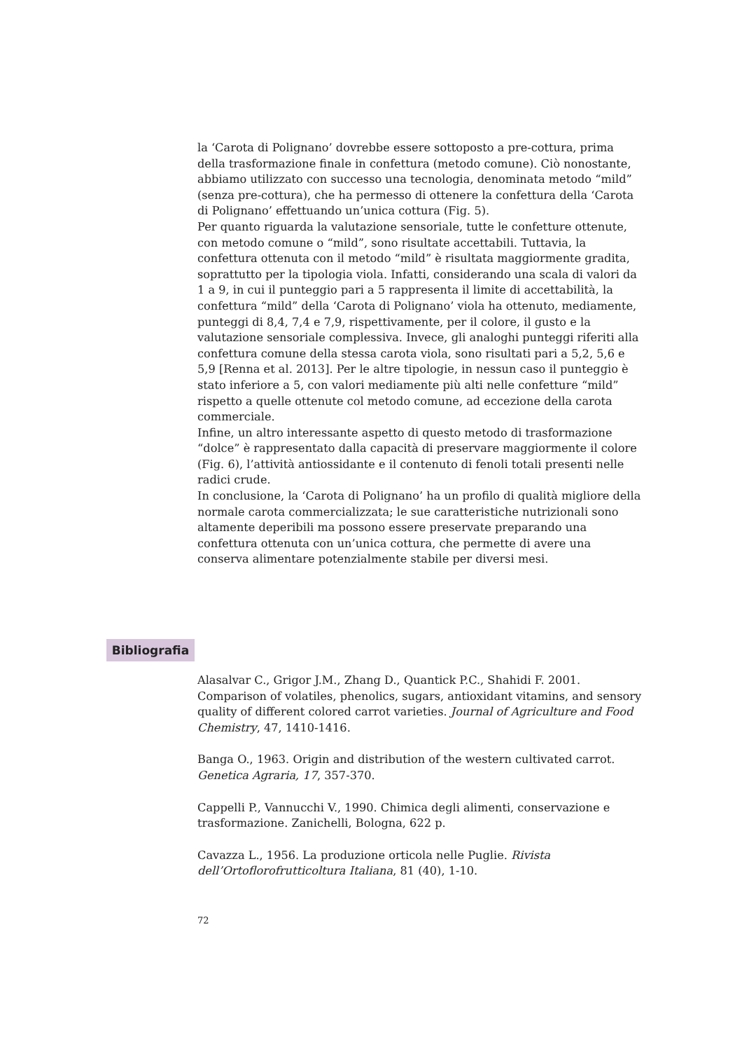la ‘Carota di Polignano’ dovrebbe essere sottoposto a pre-cottura, prima della trasformazione finale in confettura (metodo comune). Ciò nonostante, abbiamo utilizzato con successo una tecnologia, denominata metodo “mild” (senza pre-cottura), che ha permesso di ottenere la confettura della ‘Carota di Polignano’ effettuando un’unica cottura (Fig. 5).
Per quanto riguarda la valutazione sensoriale, tutte le confetture ottenute, con metodo comune o “mild”, sono risultate accettabili. Tuttavia, la confettura ottenuta con il metodo “mild” è risultata maggiormente gradita, soprattutto per la tipologia viola. Infatti, considerando una scala di valori da 1 a 9, in cui il punteggio pari a 5 rappresenta il limite di accettabilità, la confettura “mild” della ‘Carota di Polignano’ viola ha ottenuto, mediamente, punteggi di 8,4, 7,4 e 7,9, rispettivamente, per il colore, il gusto e la valutazione sensoriale complessiva. Invece, gli analoghi punteggi riferiti alla confettura comune della stessa carota viola, sono risultati pari a 5,2, 5,6 e 5,9 [Renna et al. 2013]. Per le altre tipologie, in nessun caso il punteggio è stato inferiore a 5, con valori mediamente più alti nelle confetture “mild” rispetto a quelle ottenute col metodo comune, ad eccezione della carota commerciale.
Infine, un altro interessante aspetto di questo metodo di trasformazione “dolce” è rappresentato dalla capacità di preservare maggiormente il colore (Fig. 6), l’attività antiossidante e il contenuto di fenoli totali presenti nelle radici crude.
In conclusione, la ‘Carota di Polignano’ ha un profilo di qualità migliore della normale carota commercializzata; le sue caratteristiche nutrizionali sono altamente deperibili ma possono essere preservate preparando una confettura ottenuta con un’unica cottura, che permette di avere una conserva alimentare potenzialmente stabile per diversi mesi.
Bibliografia
Alasalvar C., Grigor J.M., Zhang D., Quantick P.C., Shahidi F. 2001. Comparison of volatiles, phenolics, sugars, antioxidant vitamins, and sensory quality of different colored carrot varieties. Journal of Agriculture and Food Chemistry, 47, 1410-1416.
Banga O., 1963. Origin and distribution of the western cultivated carrot. Genetica Agraria, 17, 357-370.
Cappelli P., Vannucchi V., 1990. Chimica degli alimenti, conservazione e trasformazione. Zanichelli, Bologna, 622 p.
Cavazza L., 1956. La produzione orticola nelle Puglie. Rivista dell’Ortoflorofrutticoltura Italiana, 81 (40), 1-10.
72